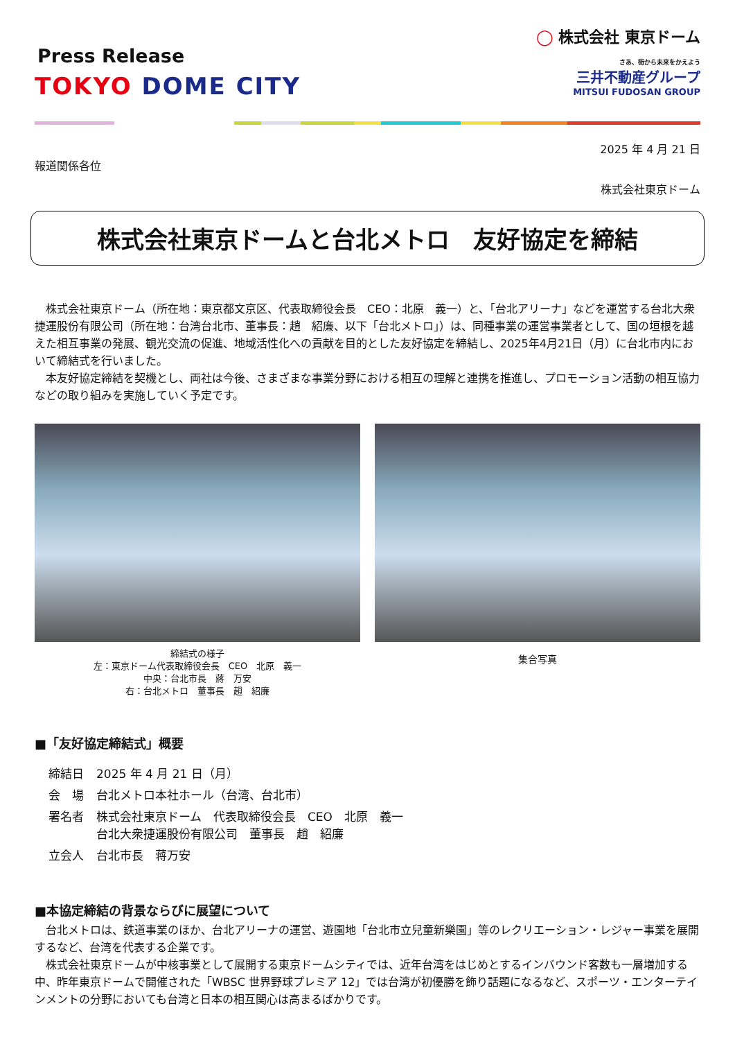Press Release
TOKYO DOME CITY
◯ 株式会社 東京ドーム
さあ、街から未来をかえよう
三井不動産グループ
MITSUI FUDOSAN GROUP
2025 年 4 月 21 日
報道関係各位
株式会社東京ドーム
株式会社東京ドームと台北メトロ　友好協定を締結
株式会社東京ドーム（所在地：東京都文京区、代表取締役会長　CEO：北原　義一）と、「台北アリーナ」などを運営する台北大衆捷運股份有限公司（所在地：台湾台北市、董事長：趙　紹廉、以下「台北メトロ」）は、同種事業の運営事業者として、国の垣根を越えた相互事業の発展、観光交流の促進、地域活性化への貢献を目的とした友好協定を締結し、2025年4月21日（月）に台北市内において締結式を行いました。
本友好協定締結を契機とし、両社は今後、さまざまな事業分野における相互の理解と連携を推進し、プロモーション活動の相互協力などの取り組みを実施していく予定です。
締結式の様子
左：東京ドーム代表取締役会長　CEO　北原　義一
中央：台北市長　蔣　万安
右：台北メトロ　董事長　趙　紹廉
集合写真
■「友好協定締結式」概要
| 締結日 | 2025 年 4 月 21 日（月） |
| 会 場 | 台北メトロ本社ホール（台湾、台北市） |
| 署名者 | 株式会社東京ドーム 代表取締役会長 CEO 北原 義一 台北大衆捷運股份有限公司 董事長 趙 紹廉 |
| 立会人 | 台北市長 蒋万安 |
■本協定締結の背景ならびに展望について
台北メトロは、鉄道事業のほか、台北アリーナの運営、遊園地「台北市立兒童新樂園」等のレクリエーション・レジャー事業を展開するなど、台湾を代表する企業です。
株式会社東京ドームが中核事業として展開する東京ドームシティでは、近年台湾をはじめとするインバウンド客数も一層増加する中、昨年東京ドームで開催された「WBSC 世界野球プレミア 12」では台湾が初優勝を飾り話題になるなど、スポーツ・エンターテインメントの分野においても台湾と日本の相互関心は高まるばかりです。